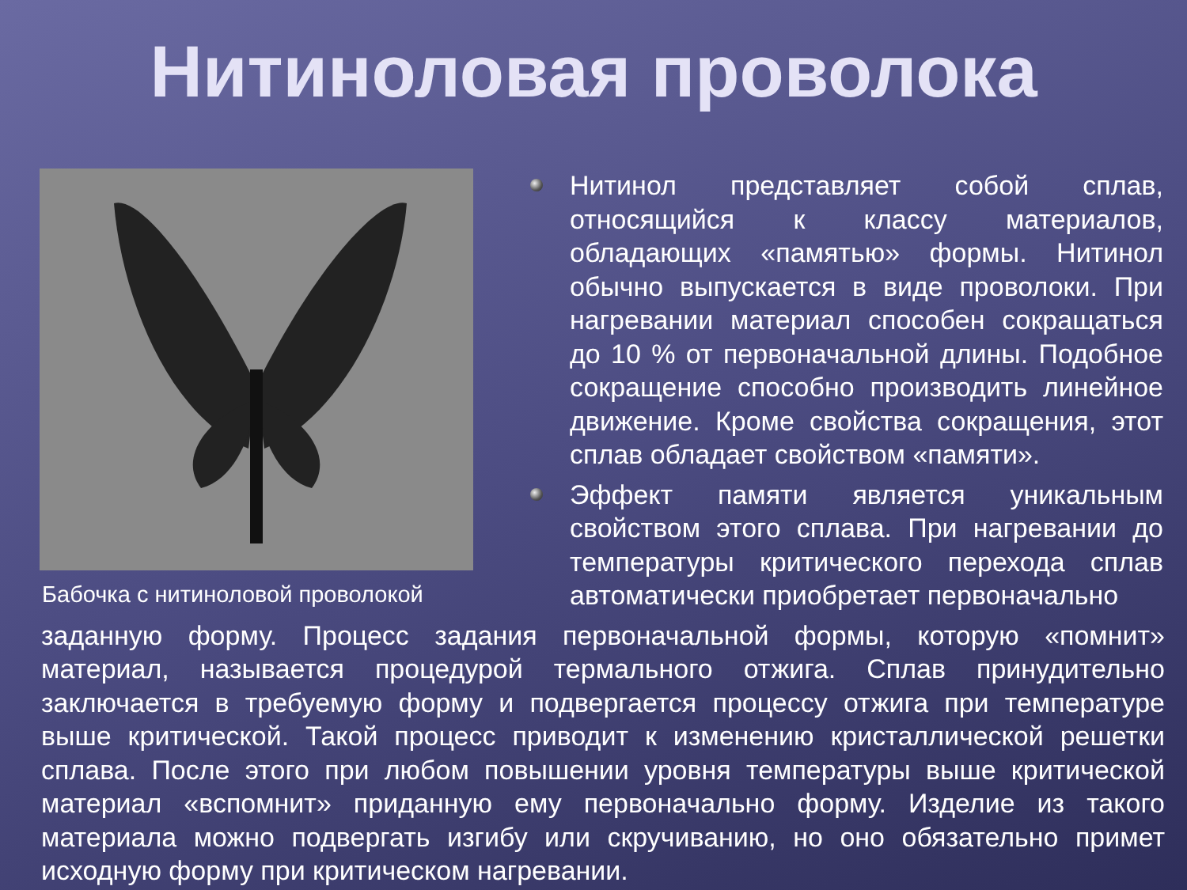Нитиноловая проволока
Бабочка с нитиноловой проволокой
Нитинол представляет собой сплав, относящийся к классу материалов, обладающих «памятью» формы. Нитинол обычно выпускается в виде проволоки. При нагревании материал способен сокращаться до 10 % от первоначальной длины. Подобное сокращение способно производить линейное движение. Кроме свойства сокращения, этот сплав обладает свойством «памяти».
Эффект памяти является уникальным свойством этого сплава. При нагревании до температуры критического перехода сплав автоматически приобретает первоначально
заданную форму. Процесс задания первоначальной формы, которую «помнит» материал, называется процедурой термального отжига. Сплав принудительно заключается в требуемую форму и подвергается процессу отжига при температуре выше критической. Такой процесс приводит к изменению кристаллической решетки сплава. После этого при любом повышении уровня температуры выше критической материал «вспомнит» приданную ему первоначально форму. Изделие из такого материала можно подвергать изгибу или скручиванию, но оно обязательно примет исходную форму при критическом нагревании.